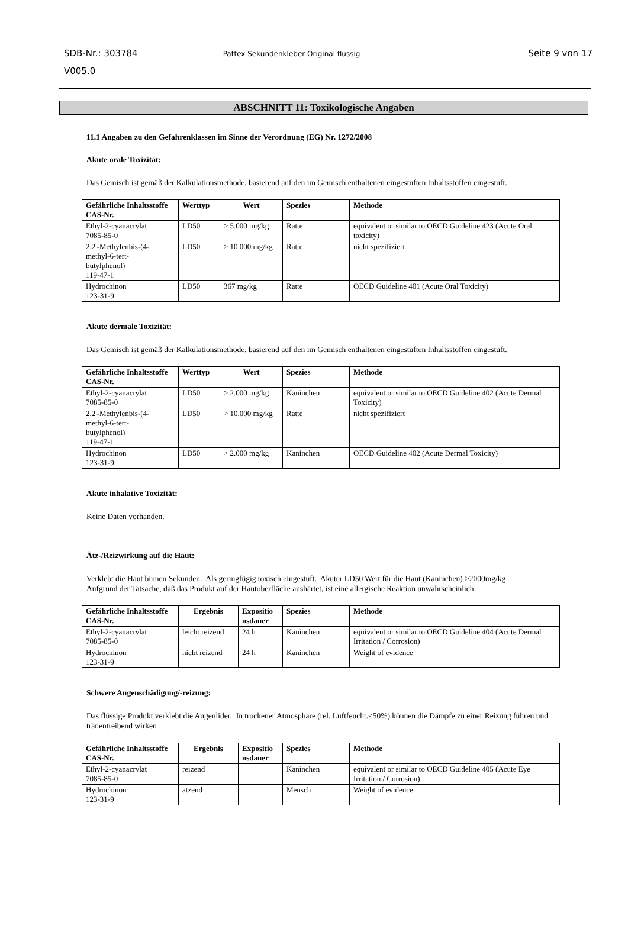SDB-Nr.: 303784
V005.0
Pattex Sekundenkleber Original flüssig
Seite 9 von 17
ABSCHNITT 11: Toxikologische Angaben
11.1 Angaben zu den Gefahrenklassen im Sinne der Verordnung (EG) Nr. 1272/2008
Akute orale Toxizität:
Das Gemisch ist gemäß der Kalkulationsmethode, basierend auf den im Gemisch enthaltenen eingestuften Inhaltsstoffen eingestuft.
| Gefährliche Inhaltsstoffe CAS-Nr. | Werttyp | Wert | Spezies | Methode |
| --- | --- | --- | --- | --- |
| Ethyl-2-cyanacrylat 7085-85-0 | LD50 | > 5.000 mg/kg | Ratte | equivalent or similar to OECD Guideline 423 (Acute Oral toxicity) |
| 2,2'-Methylenbis-(4- methyl-6-tert- butylphenol) 119-47-1 | LD50 | > 10.000 mg/kg | Ratte | nicht spezifiziert |
| Hydrochinon 123-31-9 | LD50 | 367 mg/kg | Ratte | OECD Guideline 401 (Acute Oral Toxicity) |
Akute dermale Toxizität:
Das Gemisch ist gemäß der Kalkulationsmethode, basierend auf den im Gemisch enthaltenen eingestuften Inhaltsstoffen eingestuft.
| Gefährliche Inhaltsstoffe CAS-Nr. | Werttyp | Wert | Spezies | Methode |
| --- | --- | --- | --- | --- |
| Ethyl-2-cyanacrylat 7085-85-0 | LD50 | > 2.000 mg/kg | Kaninchen | equivalent or similar to OECD Guideline 402 (Acute Dermal Toxicity) |
| 2,2'-Methylenbis-(4- methyl-6-tert- butylphenol) 119-47-1 | LD50 | > 10.000 mg/kg | Ratte | nicht spezifiziert |
| Hydrochinon 123-31-9 | LD50 | > 2.000 mg/kg | Kaninchen | OECD Guideline 402 (Acute Dermal Toxicity) |
Akute inhalative Toxizität:
Keine Daten vorhanden.
Ätz-/Reizwirkung auf die Haut:
Verklebt die Haut binnen Sekunden. Als geringfügig toxisch eingestuft. Akuter LD50 Wert für die Haut (Kaninchen) >2000mg/kg
Aufgrund der Tatsache, daß das Produkt auf der Hautoberfläche aushärtet, ist eine allergische Reaktion unwahrscheinlich
| Gefährliche Inhaltsstoffe CAS-Nr. | Ergebnis | Expositio nsdauer | Spezies | Methode |
| --- | --- | --- | --- | --- |
| Ethyl-2-cyanacrylat 7085-85-0 | leicht reizend | 24 h | Kaninchen | equivalent or similar to OECD Guideline 404 (Acute Dermal Irritation / Corrosion) |
| Hydrochinon 123-31-9 | nicht reizend | 24 h | Kaninchen | Weight of evidence |
Schwere Augenschädigung/-reizung:
Das flüssige Produkt verklebt die Augenlider. In trockener Atmosphäre (rel. Luftfeucht.<50%) können die Dämpfe zu einer Reizung führen und tränentreibend wirken
| Gefährliche Inhaltsstoffe CAS-Nr. | Ergebnis | Expositio nsdauer | Spezies | Methode |
| --- | --- | --- | --- | --- |
| Ethyl-2-cyanacrylat 7085-85-0 | reizend | | Kaninchen | equivalent or similar to OECD Guideline 405 (Acute Eye Irritation / Corrosion) |
| Hydrochinon 123-31-9 | ätzend | | Mensch | Weight of evidence |